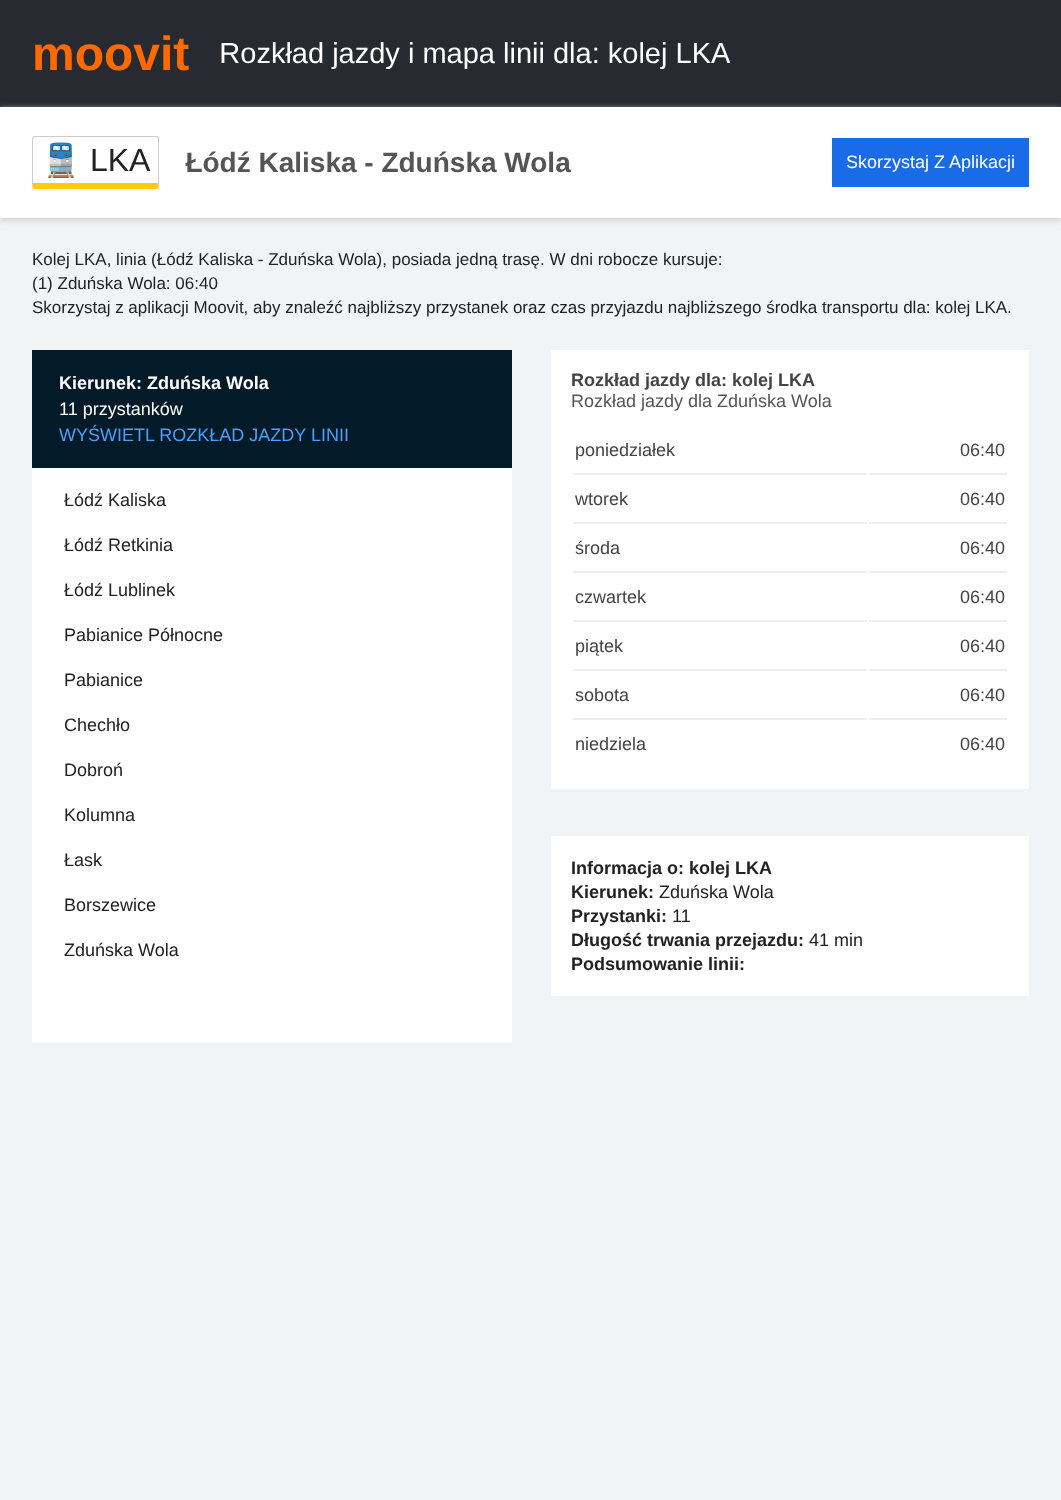moovit
Rozkład jazdy i mapa linii dla: kolej LKA
🚆 LKA
Łódź Kaliska - Zduńska Wola
Skorzystaj Z Aplikacji
Kolej LKA, linia (Łódź Kaliska - Zduńska Wola), posiada jedną trasę. W dni robocze kursuje:
(1) Zduńska Wola: 06:40
Skorzystaj z aplikacji Moovit, aby znaleźć najbliższy przystanek oraz czas przyjazdu najbliższego środka transportu dla: kolej LKA.
Kierunek: Zduńska Wola
11 przystanków
WYŚWIETL ROZKŁAD JAZDY LINII
Łódź Kaliska
Łódź Retkinia
Łódź Lublinek
Pabianice Północne
Pabianice
Chechło
Dobroń
Kolumna
Łask
Borszewice
Zduńska Wola
Rozkład jazdy dla: kolej LKA
Rozkład jazdy dla Zduńska Wola
| poniedziałek | 06:40 |
| wtorek | 06:40 |
| środa | 06:40 |
| czwartek | 06:40 |
| piątek | 06:40 |
| sobota | 06:40 |
| niedziela | 06:40 |
Informacja o: kolej LKA
Kierunek: Zduńska Wola
Przystanki: 11
Długość trwania przejazdu: 41 min
Podsumowanie linii: